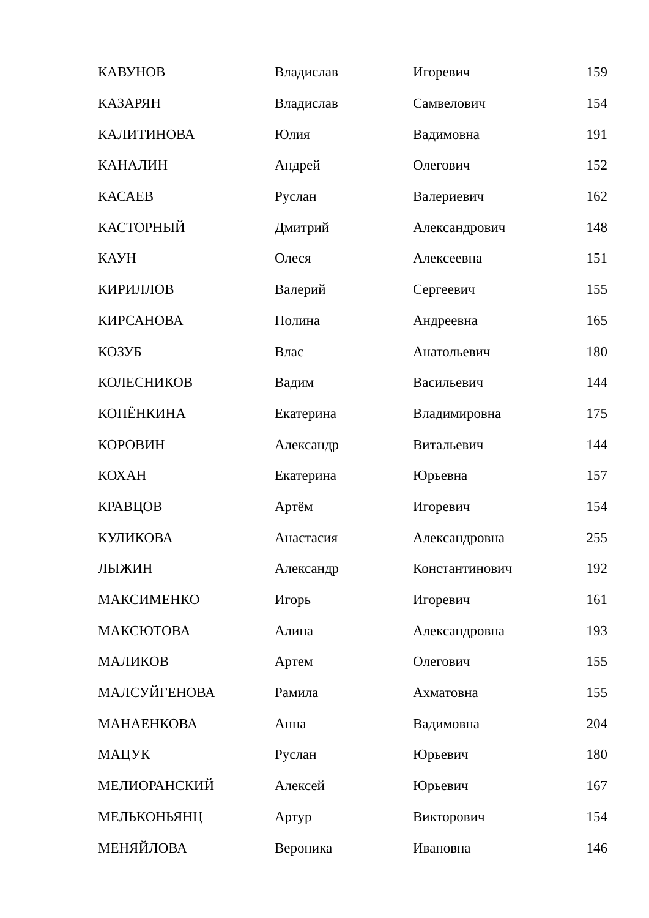| КАВУНОВ | Владислав | Игоревич | 159 |
| КАЗАРЯН | Владислав | Самвелович | 154 |
| КАЛИТИНОВА | Юлия | Вадимовна | 191 |
| КАНАЛИН | Андрей | Олегович | 152 |
| КАСАЕВ | Руслан | Валериевич | 162 |
| КАСТОРНЫЙ | Дмитрий | Александрович | 148 |
| КАУН | Олеся | Алексеевна | 151 |
| КИРИЛЛОВ | Валерий | Сергеевич | 155 |
| КИРСАНОВА | Полина | Андреевна | 165 |
| КОЗУБ | Влас | Анатольевич | 180 |
| КОЛЕСНИКОВ | Вадим | Васильевич | 144 |
| КОПЁНКИНА | Екатерина | Владимировна | 175 |
| КОРОВИН | Александр | Витальевич | 144 |
| КОХАН | Екатерина | Юрьевна | 157 |
| КРАВЦОВ | Артём | Игоревич | 154 |
| КУЛИКОВА | Анастасия | Александровна | 255 |
| ЛЫЖИН | Александр | Константинович | 192 |
| МАКСИМЕНКО | Игорь | Игоревич | 161 |
| МАКСЮТОВА | Алина | Александровна | 193 |
| МАЛИКОВ | Артем | Олегович | 155 |
| МАЛСУЙГЕНОВА | Рамила | Ахматовна | 155 |
| МАНАЕНКОВА | Анна | Вадимовна | 204 |
| МАЦУК | Руслан | Юрьевич | 180 |
| МЕЛИОРАНСКИЙ | Алексей | Юрьевич | 167 |
| МЕЛЬКОНЬЯНЦ | Артур | Викторович | 154 |
| МЕНЯЙЛОВА | Вероника | Ивановна | 146 |